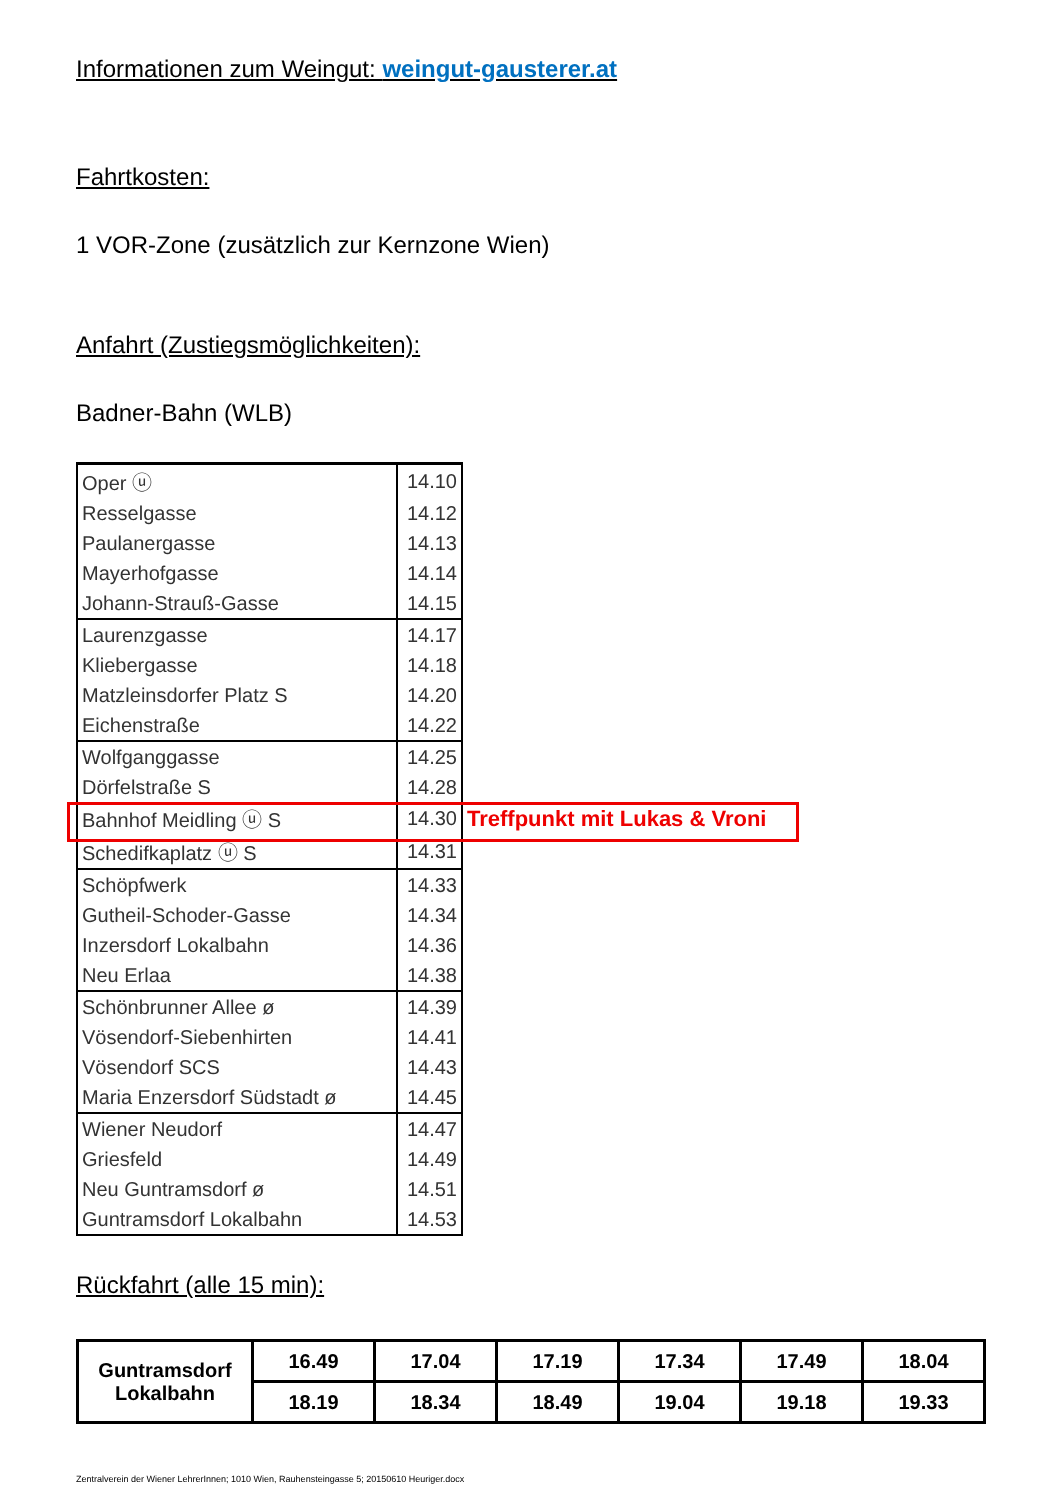Informationen zum Weingut: weingut-gausterer.at
Fahrtkosten:
1 VOR-Zone (zusätzlich zur Kernzone Wien)
Anfahrt (Zustiegsmöglichkeiten):
Badner-Bahn (WLB)
| Oper ⓤ | 14.10 | |
| Resselgasse | 14.12 | |
| Paulanergasse | 14.13 | |
| Mayerhofgasse | 14.14 | |
| Johann-Strauß-Gasse | 14.15 | |
| Laurenzgasse | 14.17 | |
| Kliebergasse | 14.18 | |
| Matzleinsdorfer Platz S | 14.20 | |
| Eichenstraße | 14.22 | |
| Wolfganggasse | 14.25 | |
| Dörfelstraße S | 14.28 | |
| Bahnhof Meidling ⓤ S | 14.30 | Treffpunkt mit Lukas & Vroni |
| Schedifkaplatz ⓤ S | 14.31 | |
| Schöpfwerk | 14.33 | |
| Gutheil-Schoder-Gasse | 14.34 | |
| Inzersdorf Lokalbahn | 14.36 | |
| Neu Erlaa | 14.38 | |
| Schönbrunner Allee ø | 14.39 | |
| Vösendorf-Siebenhirten | 14.41 | |
| Vösendorf SCS | 14.43 | |
| Maria Enzersdorf Südstadt ø | 14.45 | |
| Wiener Neudorf | 14.47 | |
| Griesfeld | 14.49 | |
| Neu Guntramsdorf ø | 14.51 | |
| Guntramsdorf Lokalbahn | 14.53 | |
Rückfahrt (alle 15 min):
| Guntramsdorf Lokalbahn | 16.49 | 17.04 | 17.19 | 17.34 | 17.49 | 18.04 |
| | 18.19 | 18.34 | 18.49 | 19.04 | 19.18 | 19.33 |
Zentralverein der Wiener LehrerInnen; 1010 Wien, Rauhensteingasse 5; 20150610 Heuriger.docx